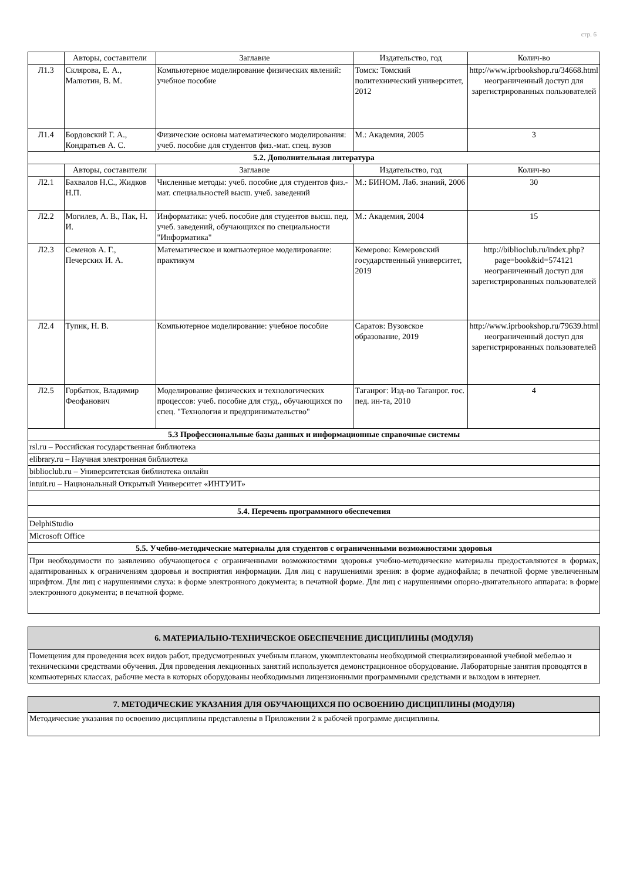стр. 6
| | Авторы, составители | Заглавие | Издательство, год | Колич-во |
| --- | --- | --- | --- | --- |
| Л1.3 | Склярова, Е. А., Малютин, В. М. | Компьютерное моделирование физических явлений: учебное пособие | Томск: Томский политехнический университет, 2012 | http://www.iprbookshop.ru/34668.html неограниченный доступ для зарегистрированных пользователей |
| Л1.4 | Бордовский Г. А., Кондратьев А. С. | Физические основы математического моделирования: учеб. пособие для студентов физ.-мат. спец. вузов | М.: Академия, 2005 | 3 |
| 5.2. Дополнительная литература | | | | |
| | Авторы, составители | Заглавие | Издательство, год | Колич-во |
| Л2.1 | Бахвалов Н.С., Жидков Н.П. | Численные методы: учеб. пособие для студентов физ.-мат. специальностей высш. учеб. заведений | М.: БИНОМ. Лаб. знаний, 2006 | 30 |
| Л2.2 | Могилев, А. В., Пак, Н. И. | Информатика: учеб. пособие для студентов высш. пед. учеб. заведений, обучающихся по специальности "Информатика" | М.: Академия, 2004 | 15 |
| Л2.3 | Семенов А. Г., Печерских И. А. | Математическое и компьютерное моделирование: практикум | Кемерово: Кемеровский государственный университет, 2019 | http://biblioclub.ru/index.php? page=book&id=574121 неограниченный доступ для зарегистрированных пользователей |
| Л2.4 | Тупик, Н. В. | Компьютерное моделирование: учебное пособие | Саратов: Вузовское образование, 2019 | http://www.iprbookshop.ru/79639.html неограниченный доступ для зарегистрированных пользователей |
| Л2.5 | Горбатюк, Владимир Феофанович | Моделирование физических и технологических процессов: учеб. пособие для студ., обучающихся по спец. "Технология и предпринимательство" | Таганрог: Изд-во Таганрог. гос. пед. ин-та, 2010 | 4 |
| 5.3 Профессиональные базы данных и информационные справочные системы | | | | |
| rsl.ru – Российская государственная библиотека | | | | |
| elibrary.ru – Научная электронная библиотека | | | | |
| biblioclub.ru – Университетская библиотека онлайн | | | | |
| intuit.ru – Национальный Открытый Университет «ИНТУИТ» | | | | |
| 5.4. Перечень программного обеспечения | | | | |
| DelphiStudio | | | | |
| Microsoft Office | | | | |
| 5.5. Учебно-методические материалы для студентов с ограниченными возможностями здоровья | | | | |
| При необходимости по заявлению обучающегося с ограниченными возможностями здоровья учебно-методические материалы предоставляются в формах, адаптированных к ограничениям здоровья и восприятия информации. Для лиц с нарушениями зрения: в форме аудиофайла; в печатной форме увеличенным шрифтом. Для лиц с нарушениями слуха: в форме электронного документа; в печатной форме. Для лиц с нарушениями опорно-двигательного аппарата: в форме электронного документа; в печатной форме. | | | | |
| 6. МАТЕРИАЛЬНО-ТЕХНИЧЕСКОЕ ОБЕСПЕЧЕНИЕ ДИСЦИПЛИНЫ (МОДУЛЯ) |
| Помещения для проведения всех видов работ, предусмотренных учебным планом, укомплектованы необходимой специализированной учебной мебелью и техническими средствами обучения. Для проведения лекционных занятий используется демонстрационное оборудование. Лабораторные занятия проводятся в компьютерных классах, рабочие места в которых оборудованы необходимыми лицензионными программными средствами и выходом в интернет. |
| 7. МЕТОДИЧЕСКИЕ УКАЗАНИЯ ДЛЯ ОБУЧАЮЩИХСЯ ПО ОСВОЕНИЮ ДИСЦИПЛИНЫ (МОДУЛЯ) |
| Методические указания по освоению дисциплины представлены в Приложении 2 к рабочей программе дисциплины. |